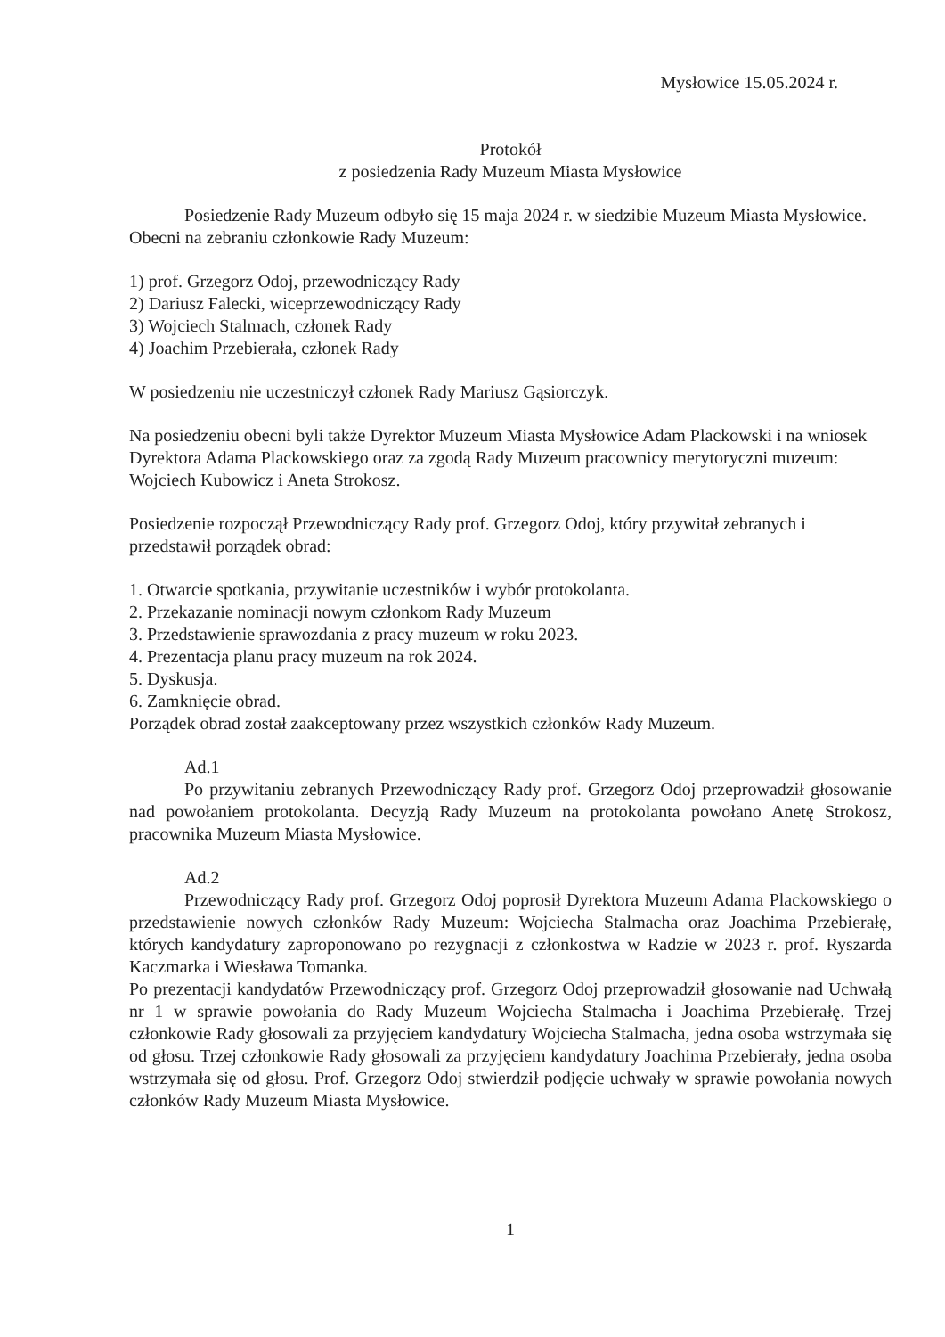Mysłowice 15.05.2024 r.
Protokół
z posiedzenia Rady Muzeum Miasta Mysłowice
Posiedzenie Rady Muzeum odbyło się 15 maja 2024 r. w siedzibie Muzeum Miasta Mysłowice. Obecni na zebraniu członkowie Rady Muzeum:
1) prof. Grzegorz Odoj, przewodniczący Rady
2) Dariusz Falecki, wiceprzewodniczący Rady
3) Wojciech Stalmach, członek Rady
4) Joachim Przebierała, członek Rady
W posiedzeniu nie uczestniczył członek Rady Mariusz Gąsiorczyk.
Na posiedzeniu obecni byli także Dyrektor Muzeum Miasta Mysłowice Adam Plackowski i na wniosek Dyrektora Adama Plackowskiego oraz za zgodą Rady Muzeum pracownicy merytoryczni muzeum: Wojciech Kubowicz i Aneta Strokosz.
Posiedzenie rozpoczął Przewodniczący Rady prof. Grzegorz Odoj, który przywitał zebranych i przedstawił porządek obrad:
1. Otwarcie spotkania, przywitanie uczestników i wybór protokolanta.
2. Przekazanie nominacji nowym członkom Rady Muzeum
3. Przedstawienie sprawozdania z pracy muzeum w roku 2023.
4. Prezentacja planu pracy muzeum na rok 2024.
5. Dyskusja.
6. Zamknięcie obrad.
Porządek obrad został zaakceptowany przez wszystkich członków Rady Muzeum.
Ad.1
Po przywitaniu zebranych Przewodniczący Rady prof. Grzegorz Odoj przeprowadził głosowanie nad powołaniem protokolanta. Decyzją Rady Muzeum na protokolanta powołano Anetę Strokosz, pracownika Muzeum Miasta Mysłowice.
Ad.2
Przewodniczący Rady prof. Grzegorz Odoj poprosił Dyrektora Muzeum Adama Plackowskiego o przedstawienie nowych członków Rady Muzeum: Wojciecha Stalmacha oraz Joachima Przebierałę, których kandydatury zaproponowano po rezygnacji z członkostwa w Radzie w 2023 r. prof. Ryszarda Kaczmarka i Wiesława Tomanka.
Po prezentacji kandydatów Przewodniczący prof. Grzegorz Odoj przeprowadził głosowanie nad Uchwałą nr 1 w sprawie powołania do Rady Muzeum Wojciecha Stalmacha i Joachima Przebierałę. Trzej członkowie Rady głosowali za przyjęciem kandydatury Wojciecha Stalmacha, jedna osoba wstrzymała się od głosu. Trzej członkowie Rady głosowali za przyjęciem kandydatury Joachima Przebierały, jedna osoba wstrzymała się od głosu. Prof. Grzegorz Odoj stwierdził podjęcie uchwały w sprawie powołania nowych członków Rady Muzeum Miasta Mysłowice.
1